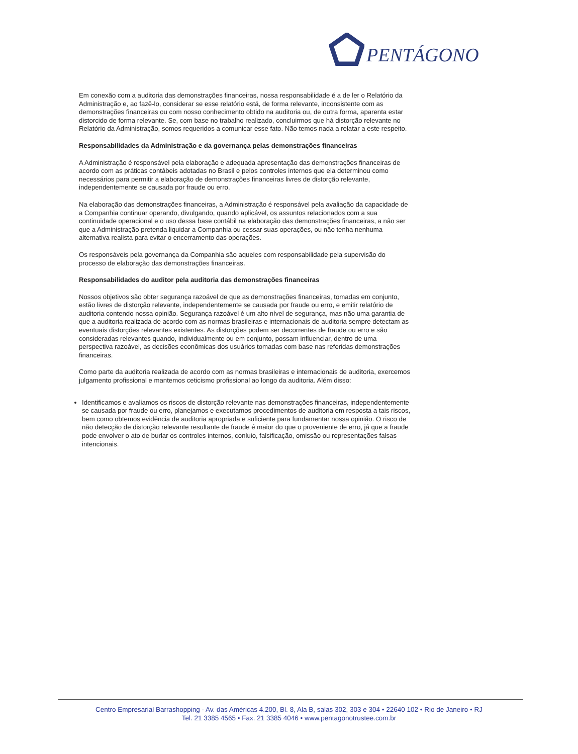PENTÁGONO
Em conexão com a auditoria das demonstrações financeiras, nossa responsabilidade é a de ler o Relatório da Administração e, ao fazê-lo, considerar se esse relatório está, de forma relevante, inconsistente com as demonstrações financeiras ou com nosso conhecimento obtido na auditoria ou, de outra forma, aparenta estar distorcido de forma relevante. Se, com base no trabalho realizado, concluirmos que há distorção relevante no Relatório da Administração, somos requeridos a comunicar esse fato. Não temos nada a relatar a este respeito.
Responsabilidades da Administração e da governança pelas demonstrações financeiras
A Administração é responsável pela elaboração e adequada apresentação das demonstrações financeiras de acordo com as práticas contábeis adotadas no Brasil e pelos controles internos que ela determinou como necessários para permitir a elaboração de demonstrações financeiras livres de distorção relevante, independentemente se causada por fraude ou erro.
Na elaboração das demonstrações financeiras, a Administração é responsável pela avaliação da capacidade de a Companhia continuar operando, divulgando, quando aplicável, os assuntos relacionados com a sua continuidade operacional e o uso dessa base contábil na elaboração das demonstrações financeiras, a não ser que a Administração pretenda liquidar a Companhia ou cessar suas operações, ou não tenha nenhuma alternativa realista para evitar o encerramento das operações.
Os responsáveis pela governança da Companhia são aqueles com responsabilidade pela supervisão do processo de elaboração das demonstrações financeiras.
Responsabilidades do auditor pela auditoria das demonstrações financeiras
Nossos objetivos são obter segurança razoável de que as demonstrações financeiras, tomadas em conjunto, estão livres de distorção relevante, independentemente se causada por fraude ou erro, e emitir relatório de auditoria contendo nossa opinião. Segurança razoável é um alto nível de segurança, mas não uma garantia de que a auditoria realizada de acordo com as normas brasileiras e internacionais de auditoria sempre detectam as eventuais distorções relevantes existentes. As distorções podem ser decorrentes de fraude ou erro e são consideradas relevantes quando, individualmente ou em conjunto, possam influenciar, dentro de uma perspectiva razoável, as decisões econômicas dos usuários tomadas com base nas referidas demonstrações financeiras.
Como parte da auditoria realizada de acordo com as normas brasileiras e internacionais de auditoria, exercemos julgamento profissional e mantemos ceticismo profissional ao longo da auditoria. Além disso:
Identificamos e avaliamos os riscos de distorção relevante nas demonstrações financeiras, independentemente se causada por fraude ou erro, planejamos e executamos procedimentos de auditoria em resposta a tais riscos, bem como obtemos evidência de auditoria apropriada e suficiente para fundamentar nossa opinião. O risco de não detecção de distorção relevante resultante de fraude é maior do que o proveniente de erro, já que a fraude pode envolver o ato de burlar os controles internos, conluio, falsificação, omissão ou representações falsas intencionais.
Centro Empresarial Barrashopping - Av. das Américas 4.200, Bl. 8, Ala B, salas 302, 303 e 304 • 22640 102 • Rio de Janeiro • RJ
Tel. 21 3385 4565 • Fax. 21 3385 4046 • www.pentagonotrustee.com.br